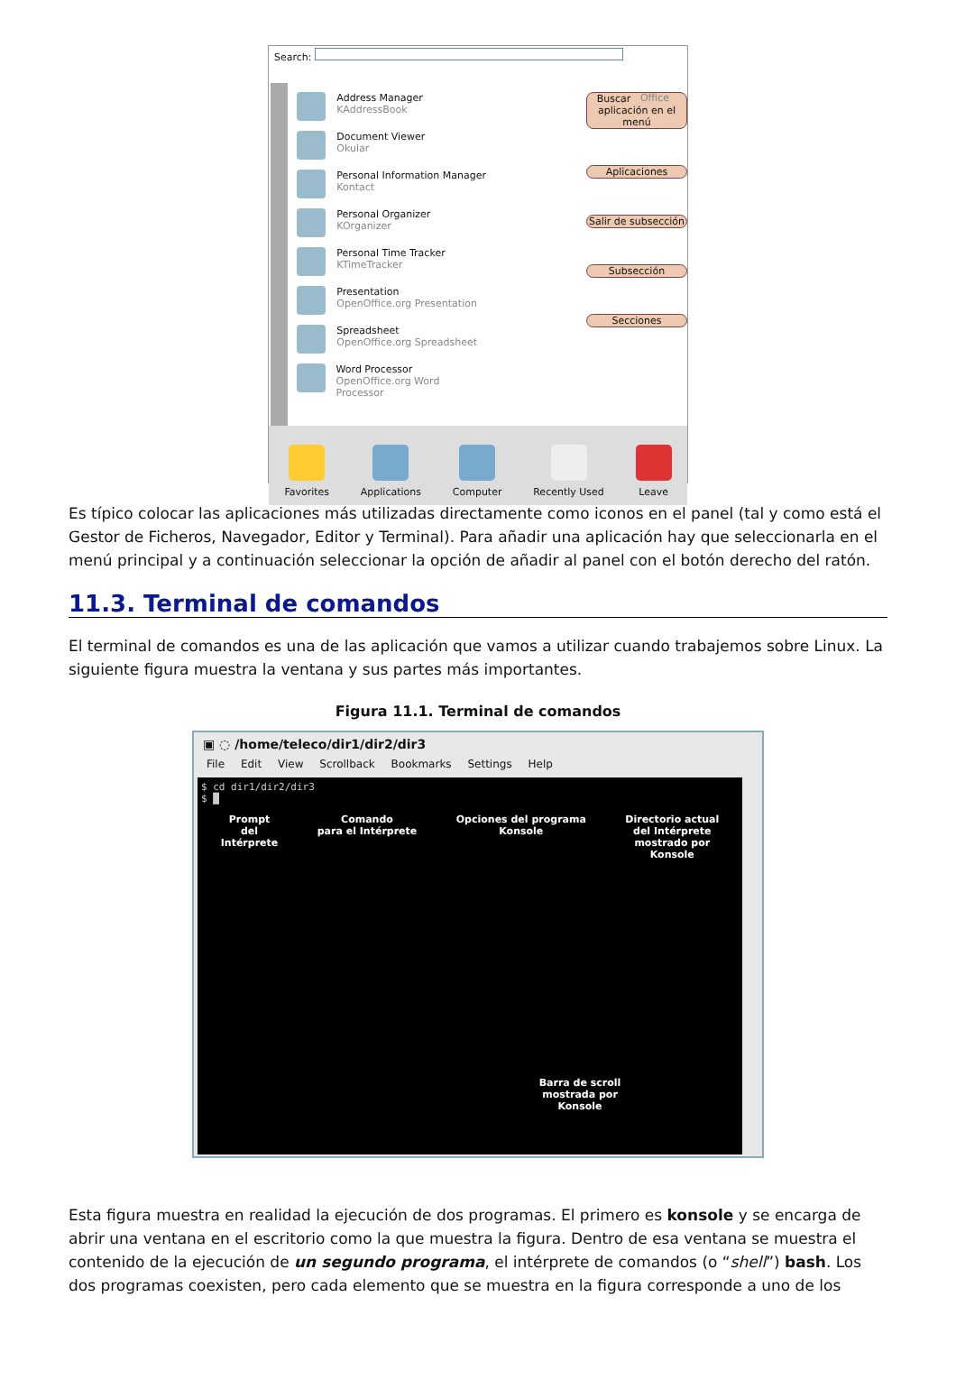Search:
Address Manager
KAddressBook
Document Viewer
Okular
Personal Information Manager
Kontact
Personal Organizer
KOrganizer
Personal Time Tracker
KTimeTracker
Presentation
OpenOffice.org Presentation
Spreadsheet
OpenOffice.org Spreadsheet
Word Processor
OpenOffice.org Word Processor
Office
Buscar aplicación en el menú
Aplicaciones
Salir de subsección
Subsección
Secciones
Favorites Applications Computer Recently Used Leave
Es típico colocar las aplicaciones más utilizadas directamente como iconos en el panel (tal y como está el Gestor de Ficheros, Navegador, Editor y Terminal). Para añadir una aplicación hay que seleccionarla en el menú principal y a continuación seleccionar la opción de añadir al panel con el botón derecho del ratón.
11.3. Terminal de comandos
El terminal de comandos es una de las aplicación que vamos a utilizar cuando trabajemos sobre Linux. La siguiente figura muestra la ventana y sus partes más importantes.
Figura 11.1. Terminal de comandos
▣ ◌ /home/teleco/dir1/dir2/dir3
File Edit View Scrollback Bookmarks Settings Help
$ cd dir1/dir2/dir3
$ █
Prompt
del
Intérprete Comando
para el Intérprete Opciones del programa
Konsole Directorio actual
del Intérprete
mostrado por
Konsole
Barra de scroll
mostrada por
Konsole
Esta figura muestra en realidad la ejecución de dos programas. El primero es konsole y se encarga de abrir una ventana en el escritorio como la que muestra la figura. Dentro de esa ventana se muestra el contenido de la ejecución de un segundo programa, el intérprete de comandos (o “shell”) bash. Los dos programas coexisten, pero cada elemento que se muestra en la figura corresponde a uno de los